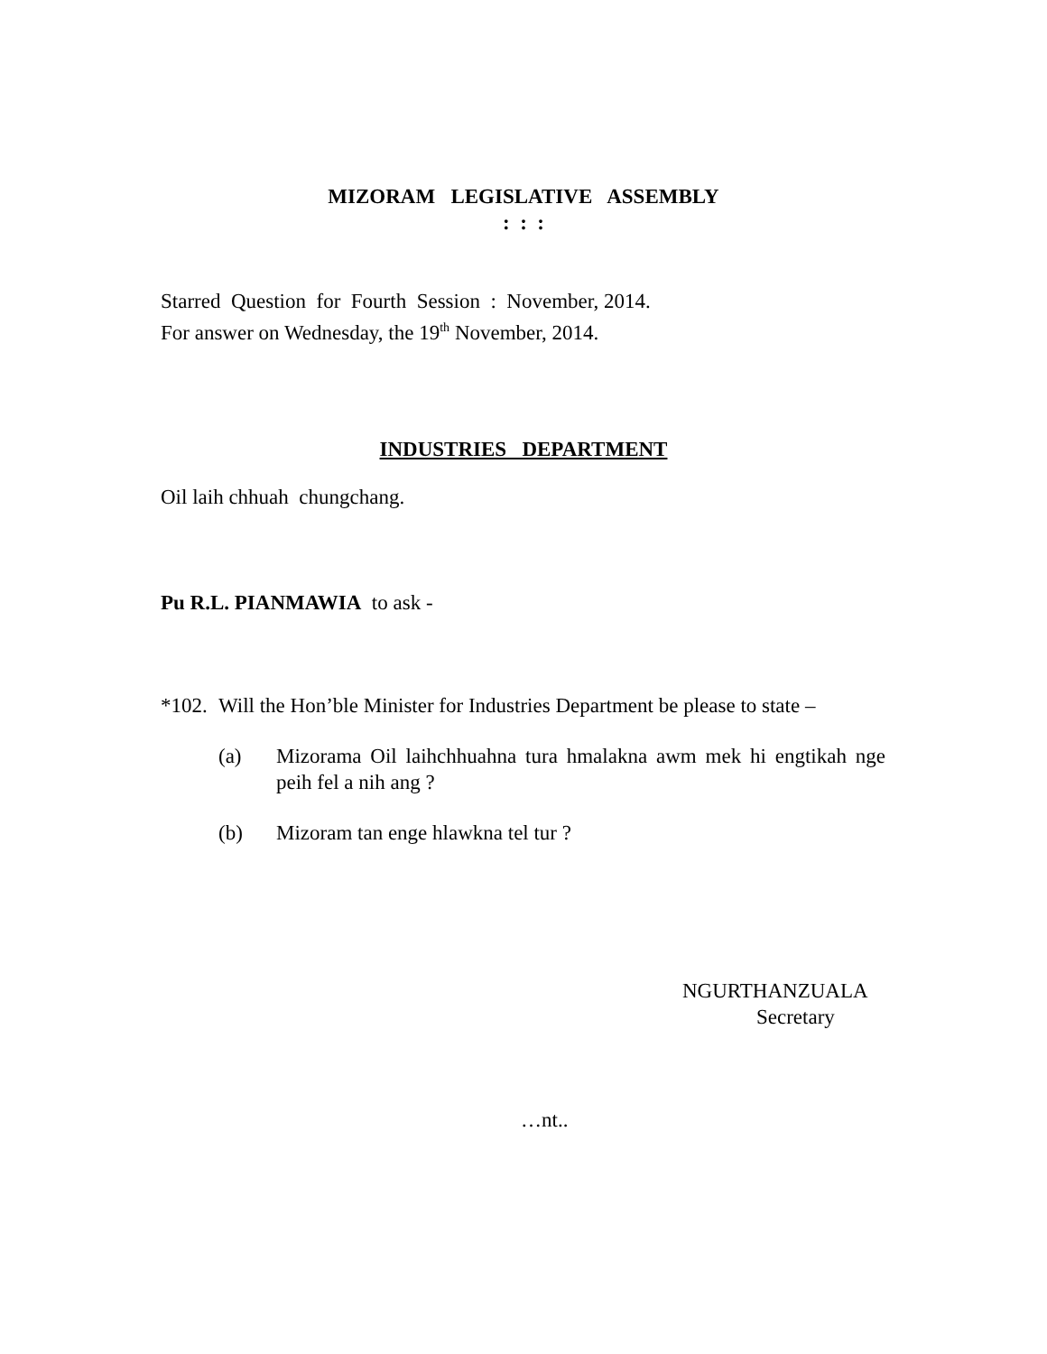MIZORAM LEGISLATIVE ASSEMBLY
: : :
Starred Question for Fourth Session : November, 2014.
For answer on Wednesday, the 19<sup>th</sup> November, 2014.
INDUSTRIES DEPARTMENT
Oil laih chhuah chungchang.
Pu R.L. PIANMAWIA to ask -
*102. Will the Hon’ble Minister for Industries Department be please to state –
(a) Mizorama Oil laihchhuahna tura hmalakna awm mek hi engtikah nge peih fel a nih ang ?
(b) Mizoram tan enge hlawkna tel tur ?
NGURTHANZUALA
Secretary
…nt..